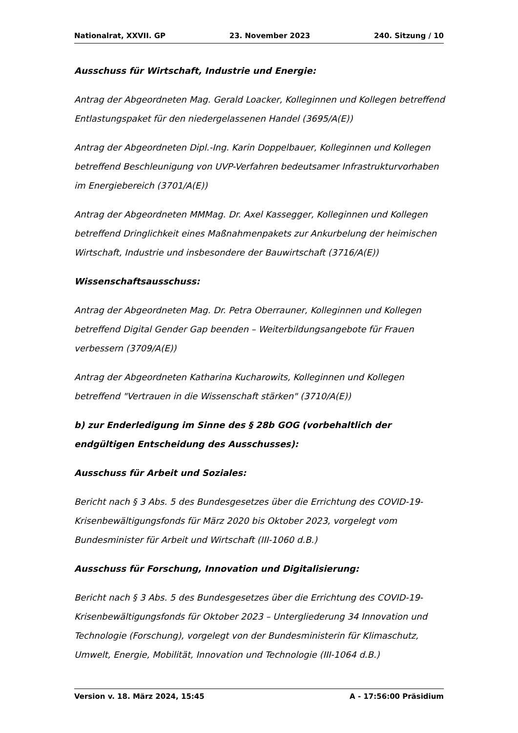Nationalrat, XXVII. GP 23. November 2023 240. Sitzung / 10
Ausschuss für Wirtschaft, Industrie und Energie:
Antrag der Abgeordneten Mag. Gerald Loacker, Kolleginnen und Kollegen betreffend Entlastungspaket für den niedergelassenen Handel (3695/A(E))
Antrag der Abgeordneten Dipl.-Ing. Karin Doppelbauer, Kolleginnen und Kollegen betreffend Beschleunigung von UVP-Verfahren bedeutsamer Infrastrukturvorhaben im Energiebereich (3701/A(E))
Antrag der Abgeordneten MMMag. Dr. Axel Kassegger, Kolleginnen und Kollegen betreffend Dringlichkeit eines Maßnahmenpakets zur Ankurbelung der heimischen Wirtschaft, Industrie und insbesondere der Bauwirtschaft (3716/A(E))
Wissenschaftsausschuss:
Antrag der Abgeordneten Mag. Dr. Petra Oberrauner, Kolleginnen und Kollegen betreffend Digital Gender Gap beenden – Weiterbildungsangebote für Frauen verbessern (3709/A(E))
Antrag der Abgeordneten Katharina Kucharowits, Kolleginnen und Kollegen betreffend "Vertrauen in die Wissenschaft stärken" (3710/A(E))
b) zur Enderledigung im Sinne des § 28b GOG (vorbehaltlich der endgültigen Entscheidung des Ausschusses):
Ausschuss für Arbeit und Soziales:
Bericht nach § 3 Abs. 5 des Bundesgesetzes über die Errichtung des COVID-19-Krisenbewältigungsfonds für März 2020 bis Oktober 2023, vorgelegt vom Bundesminister für Arbeit und Wirtschaft (III-1060 d.B.)
Ausschuss für Forschung, Innovation und Digitalisierung:
Bericht nach § 3 Abs. 5 des Bundesgesetzes über die Errichtung des COVID-19-Krisenbewältigungsfonds für Oktober 2023 – Untergliederung 34 Innovation und Technologie (Forschung), vorgelegt von der Bundesministerin für Klimaschutz, Umwelt, Energie, Mobilität, Innovation und Technologie (III-1064 d.B.)
Version v. 18. März 2024, 15:45 A - 17:56:00 Präsidium